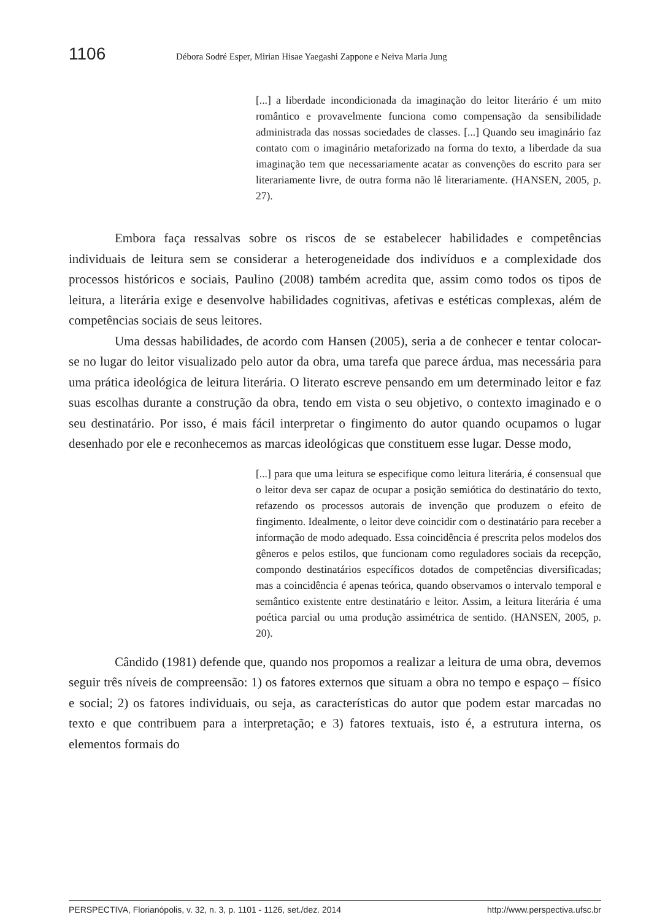1106 Débora Sodré Esper, Mirian Hisae Yaegashi Zappone e Neiva Maria Jung
[...] a liberdade incondicionada da imaginação do leitor literário é um mito romântico e provavelmente funciona como compensação da sensibilidade administrada das nossas sociedades de classes. [...] Quando seu imaginário faz contato com o imaginário metaforizado na forma do texto, a liberdade da sua imaginação tem que necessariamente acatar as convenções do escrito para ser literariamente livre, de outra forma não lê literariamente. (HANSEN, 2005, p. 27).
Embora faça ressalvas sobre os riscos de se estabelecer habilidades e competências individuais de leitura sem se considerar a heterogeneidade dos indivíduos e a complexidade dos processos históricos e sociais, Paulino (2008) também acredita que, assim como todos os tipos de leitura, a literária exige e desenvolve habilidades cognitivas, afetivas e estéticas complexas, além de competências sociais de seus leitores.
Uma dessas habilidades, de acordo com Hansen (2005), seria a de conhecer e tentar colocar-se no lugar do leitor visualizado pelo autor da obra, uma tarefa que parece árdua, mas necessária para uma prática ideológica de leitura literária. O literato escreve pensando em um determinado leitor e faz suas escolhas durante a construção da obra, tendo em vista o seu objetivo, o contexto imaginado e o seu destinatário. Por isso, é mais fácil interpretar o fingimento do autor quando ocupamos o lugar desenhado por ele e reconhecemos as marcas ideológicas que constituem esse lugar. Desse modo,
[...] para que uma leitura se especifique como leitura literária, é consensual que o leitor deva ser capaz de ocupar a posição semiótica do destinatário do texto, refazendo os processos autorais de invenção que produzem o efeito de fingimento. Idealmente, o leitor deve coincidir com o destinatário para receber a informação de modo adequado. Essa coincidência é prescrita pelos modelos dos gêneros e pelos estilos, que funcionam como reguladores sociais da recepção, compondo destinatários específicos dotados de competências diversificadas; mas a coincidência é apenas teórica, quando observamos o intervalo temporal e semântico existente entre destinatário e leitor. Assim, a leitura literária é uma poética parcial ou uma produção assimétrica de sentido. (HANSEN, 2005, p. 20).
Cândido (1981) defende que, quando nos propomos a realizar a leitura de uma obra, devemos seguir três níveis de compreensão: 1) os fatores externos que situam a obra no tempo e espaço – físico e social; 2) os fatores individuais, ou seja, as características do autor que podem estar marcadas no texto e que contribuem para a interpretação; e 3) fatores textuais, isto é, a estrutura interna, os elementos formais do
PERSPECTIVA, Florianópolis, v. 32, n. 3, p. 1101 - 1126, set./dez. 2014 http://www.perspectiva.ufsc.br